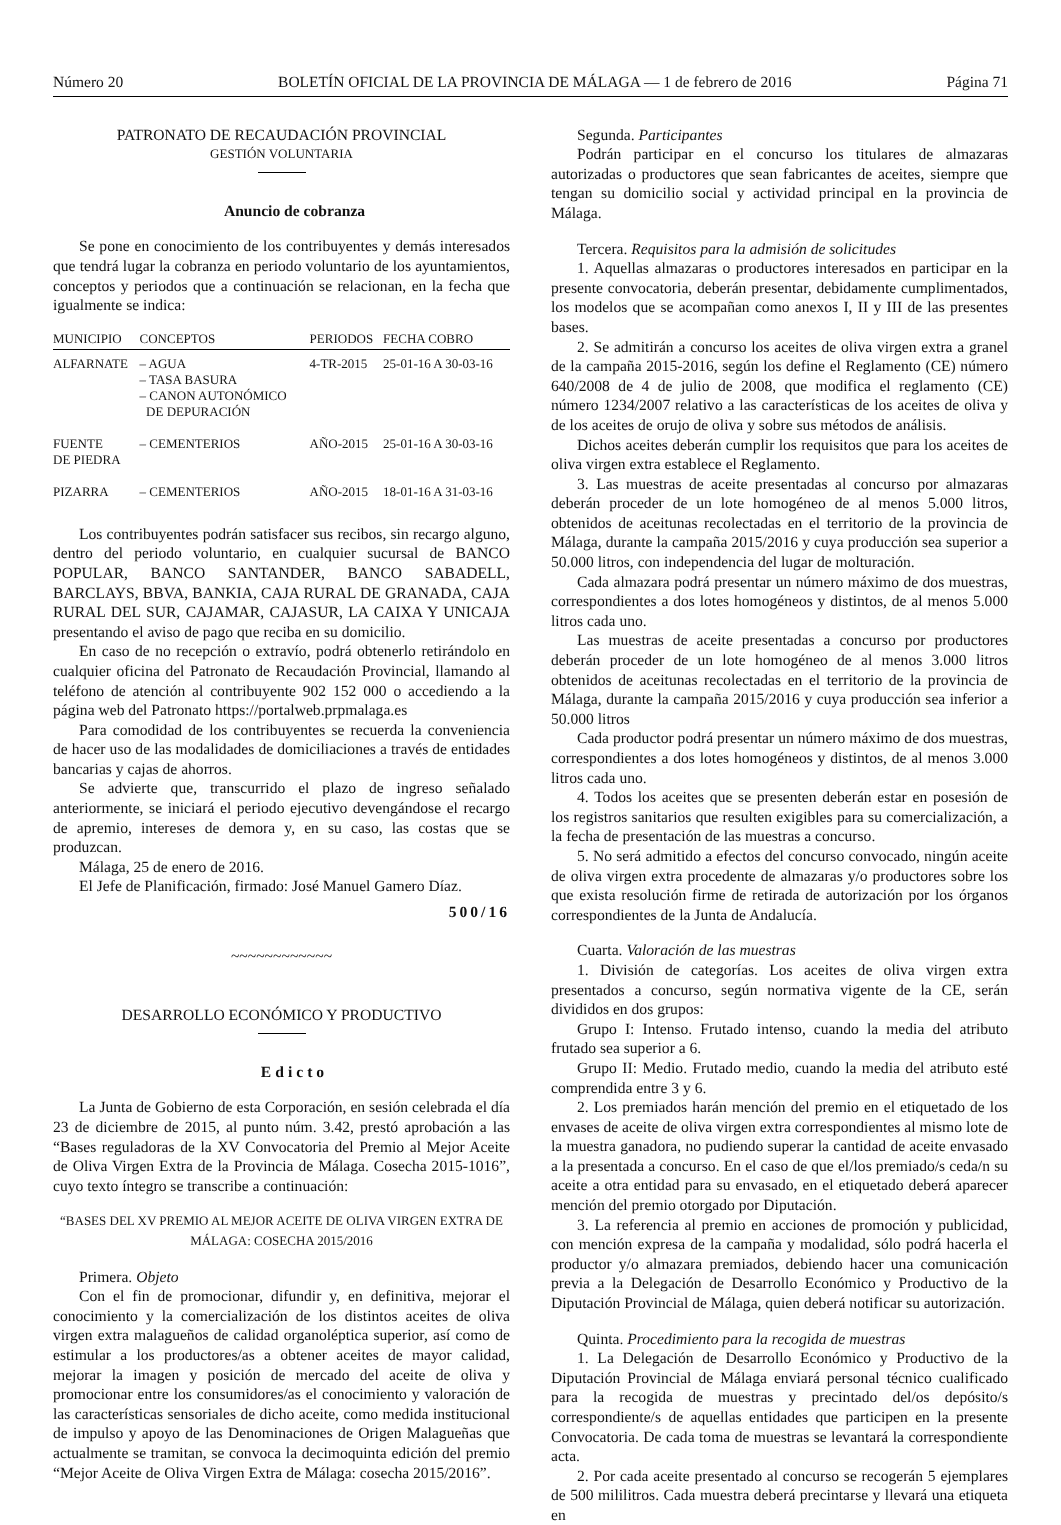Número 20 BOLETÍN OFICIAL DE LA PROVINCIA DE MÁLAGA — 1 de febrero de 2016 Página 71
PATRONATO DE RECAUDACIÓN PROVINCIAL
GESTIÓN VOLUNTARIA
Anuncio de cobranza
Se pone en conocimiento de los contribuyentes y demás interesados que tendrá lugar la cobranza en periodo voluntario de los ayuntamientos, conceptos y periodos que a continuación se relacionan, en la fecha que igualmente se indica:
| MUNICIPIO | CONCEPTOS | PERIODOS | FECHA COBRO |
| --- | --- | --- | --- |
| ALFARNATE | – AGUA – TASA BASURA – CANON AUTONÓMICO DE DEPURACIÓN | 4-TR-2015 | 25-01-16 A 30-03-16 |
| FUENTE DE PIEDRA | – CEMENTERIOS | AÑO-2015 | 25-01-16 A 30-03-16 |
| PIZARRA | – CEMENTERIOS | AÑO-2015 | 18-01-16 A 31-03-16 |
Los contribuyentes podrán satisfacer sus recibos, sin recargo alguno, dentro del periodo voluntario, en cualquier sucursal de BANCO POPULAR, BANCO SANTANDER, BANCO SABADELL, BARCLAYS, BBVA, BANKIA, CAJA RURAL DE GRANADA, CAJA RURAL DEL SUR, CAJAMAR, CAJASUR, LA CAIXA Y UNICAJA presentando el aviso de pago que reciba en su domicilio.
En caso de no recepción o extravío, podrá obtenerlo retirándolo en cualquier oficina del Patronato de Recaudación Provincial, llamando al teléfono de atención al contribuyente 902 152 000 o accediendo a la página web del Patronato https://portalweb.prpmalaga.es
Para comodidad de los contribuyentes se recuerda la conveniencia de hacer uso de las modalidades de domiciliaciones a través de entidades bancarias y cajas de ahorros.
Se advierte que, transcurrido el plazo de ingreso señalado anteriormente, se iniciará el periodo ejecutivo devengándose el recargo de apremio, intereses de demora y, en su caso, las costas que se produzcan.
Málaga, 25 de enero de 2016.
El Jefe de Planificación, firmado: José Manuel Gamero Díaz.
500/16
~~~~~~~~~~~~
DESARROLLO ECONÓMICO Y PRODUCTIVO
Edicto
La Junta de Gobierno de esta Corporación, en sesión celebrada el día 23 de diciembre de 2015, al punto núm. 3.42, prestó aprobación a las “Bases reguladoras de la XV Convocatoria del Premio al Mejor Aceite de Oliva Virgen Extra de la Provincia de Málaga. Cosecha 2015-1016”, cuyo texto íntegro se transcribe a continuación:
“BASES DEL XV PREMIO AL MEJOR ACEITE DE OLIVA VIRGEN EXTRA DE MÁLAGA: COSECHA 2015/2016
Primera. Objeto
Con el fin de promocionar, difundir y, en definitiva, mejorar el conocimiento y la comercialización de los distintos aceites de oliva virgen extra malagueños de calidad organoléptica superior, así como de estimular a los productores/as a obtener aceites de mayor calidad, mejorar la imagen y posición de mercado del aceite de oliva y promocionar entre los consumidores/as el conocimiento y valoración de las características sensoriales de dicho aceite, como medida institucional de impulso y apoyo de las Denominaciones de Origen Malagueñas que actualmente se tramitan, se convoca la decimoquinta edición del premio “Mejor Aceite de Oliva Virgen Extra de Málaga: cosecha 2015/2016”.
Segunda. Participantes
Podrán participar en el concurso los titulares de almazaras autorizadas o productores que sean fabricantes de aceites, siempre que tengan su domicilio social y actividad principal en la provincia de Málaga.
Tercera. Requisitos para la admisión de solicitudes
1. Aquellas almazaras o productores interesados en participar en la presente convocatoria, deberán presentar, debidamente cumplimentados, los modelos que se acompañan como anexos I, II y III de las presentes bases.
2. Se admitirán a concurso los aceites de oliva virgen extra a granel de la campaña 2015-2016, según los define el Reglamento (CE) número 640/2008 de 4 de julio de 2008, que modifica el reglamento (CE) número 1234/2007 relativo a las características de los aceites de oliva y de los aceites de orujo de oliva y sobre sus métodos de análisis.
Dichos aceites deberán cumplir los requisitos que para los aceites de oliva virgen extra establece el Reglamento.
3. Las muestras de aceite presentadas al concurso por almazaras deberán proceder de un lote homogéneo de al menos 5.000 litros, obtenidos de aceitunas recolectadas en el territorio de la provincia de Málaga, durante la campaña 2015/2016 y cuya producción sea superior a 50.000 litros, con independencia del lugar de molturación.
Cada almazara podrá presentar un número máximo de dos muestras, correspondientes a dos lotes homogéneos y distintos, de al menos 5.000 litros cada uno.
Las muestras de aceite presentadas a concurso por productores deberán proceder de un lote homogéneo de al menos 3.000 litros obtenidos de aceitunas recolectadas en el territorio de la provincia de Málaga, durante la campaña 2015/2016 y cuya producción sea inferior a 50.000 litros
Cada productor podrá presentar un número máximo de dos muestras, correspondientes a dos lotes homogéneos y distintos, de al menos 3.000 litros cada uno.
4. Todos los aceites que se presenten deberán estar en posesión de los registros sanitarios que resulten exigibles para su comercialización, a la fecha de presentación de las muestras a concurso.
5. No será admitido a efectos del concurso convocado, ningún aceite de oliva virgen extra procedente de almazaras y/o productores sobre los que exista resolución firme de retirada de autorización por los órganos correspondientes de la Junta de Andalucía.
Cuarta. Valoración de las muestras
1. División de categorías. Los aceites de oliva virgen extra presentados a concurso, según normativa vigente de la CE, serán divididos en dos grupos:
Grupo I: Intenso. Frutado intenso, cuando la media del atributo frutado sea superior a 6.
Grupo II: Medio. Frutado medio, cuando la media del atributo esté comprendida entre 3 y 6.
2. Los premiados harán mención del premio en el etiquetado de los envases de aceite de oliva virgen extra correspondientes al mismo lote de la muestra ganadora, no pudiendo superar la cantidad de aceite envasado a la presentada a concurso. En el caso de que el/los premiado/s ceda/n su aceite a otra entidad para su envasado, en el etiquetado deberá aparecer mención del premio otorgado por Diputación.
3. La referencia al premio en acciones de promoción y publicidad, con mención expresa de la campaña y modalidad, sólo podrá hacerla el productor y/o almazara premiados, debiendo hacer una comunicación previa a la Delegación de Desarrollo Económico y Productivo de la Diputación Provincial de Málaga, quien deberá notificar su autorización.
Quinta. Procedimiento para la recogida de muestras
1. La Delegación de Desarrollo Económico y Productivo de la Diputación Provincial de Málaga enviará personal técnico cualificado para la recogida de muestras y precintado del/os depósito/s correspondiente/s de aquellas entidades que participen en la presente Convocatoria. De cada toma de muestras se levantará la correspondiente acta.
2. Por cada aceite presentado al concurso se recogerán 5 ejemplares de 500 mililitros. Cada muestra deberá precintarse y llevará una etiqueta en